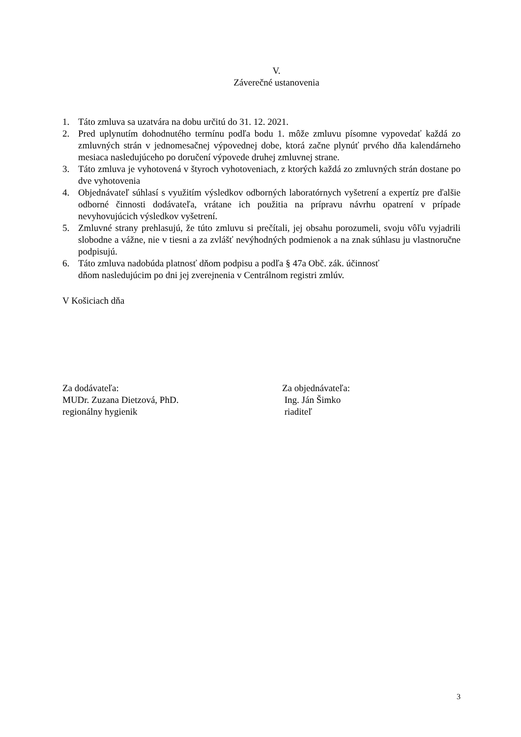V.
Záverečné ustanovenia
1. Táto zmluva sa uzatvára na dobu určitú do 31. 12. 2021.
2. Pred uplynutím dohodnutého termínu podľa bodu 1. môže zmluvu písomne vypovedať každá zo zmluvných strán v jednomesačnej výpovednej dobe, ktorá začne plynúť prvého dňa kalendárneho mesiaca nasledujúceho po doručení výpovede druhej zmluvnej strane.
3. Táto zmluva je vyhotovená v štyroch vyhotoveniach, z ktorých každá zo zmluvných strán dostane po dve vyhotovenia
4. Objednávateľ súhlasí s využitím výsledkov odborných laboratórnych vyšetrení a expertíz pre ďalšie odborné činnosti dodávateľa, vrátane ich použitia na prípravu návrhu opatrení v prípade nevyhovujúcich výsledkov vyšetrení.
5. Zmluvné strany prehlasujú, že túto zmluvu si prečítali, jej obsahu porozumeli, svoju vôľu vyjadrili slobodne a vážne, nie v tiesni a za zvlášť nevýhodných podmienok a na znak súhlasu ju vlastnoručne podpisujú.
6. Táto zmluva nadobúda platnosť dňom podpisu a podľa § 47a Obč. zák. účinnosť
dňom nasledujúcim po dni jej zverejnenia v Centrálnom registri zmlúv.
V Košiciach dňa
Za dodávateľa:
MUDr. Zuzana Dietzová, PhD.
regionálny hygienik
Za objednávateľa:
Ing. Ján Šimko
riaditeľ
3